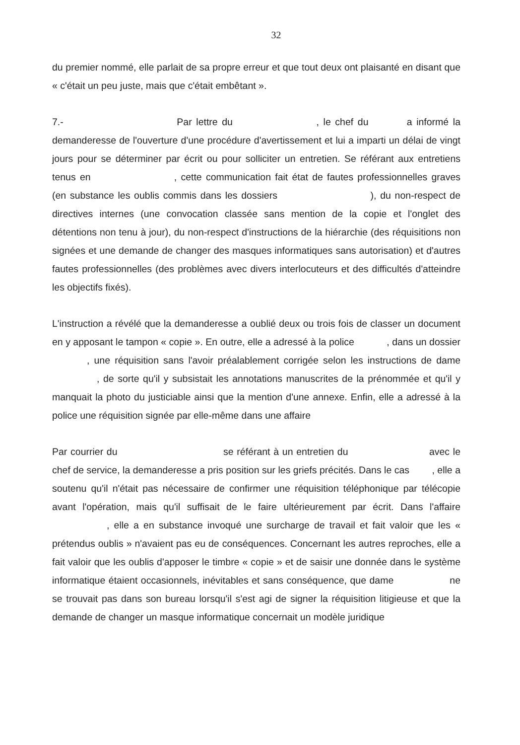32
du premier nommé, elle parlait de sa propre erreur et que tout deux ont plaisanté en disant que « c'était un peu juste, mais que c'était embêtant ».
7.- Par lettre du , le chef du a informé la demanderesse de l'ouverture d'une procédure d'avertissement et lui a imparti un délai de vingt jours pour se déterminer par écrit ou pour solliciter un entretien. Se référant aux entretiens tenus en , cette communication fait état de fautes professionnelles graves (en substance les oublis commis dans les dossiers ), du non-respect de directives internes (une convocation classée sans mention de la copie et l'onglet des détentions non tenu à jour), du non-respect d'instructions de la hiérarchie (des réquisitions non signées et une demande de changer des masques informatiques sans autorisation) et d'autres fautes professionnelles (des problèmes avec divers interlocuteurs et des difficultés d'atteindre les objectifs fixés).
L'instruction a révélé que la demanderesse a oublié deux ou trois fois de classer un document en y apposant le tampon « copie ». En outre, elle a adressé à la police , dans un dossier , une réquisition sans l'avoir préalablement corrigée selon les instructions de dame , de sorte qu'il y subsistait les annotations manuscrites de la prénommée et qu'il y manquait la photo du justiciable ainsi que la mention d'une annexe. Enfin, elle a adressé à la police une réquisition signée par elle-même dans une affaire
Par courrier du se référant à un entretien du avec le chef de service, la demanderesse a pris position sur les griefs précités. Dans le cas , elle a soutenu qu'il n'était pas nécessaire de confirmer une réquisition téléphonique par télécopie avant l'opération, mais qu'il suffisait de le faire ultérieurement par écrit. Dans l'affaire , elle a en substance invoqué une surcharge de travail et fait valoir que les « prétendus oublis » n'avaient pas eu de conséquences. Concernant les autres reproches, elle a fait valoir que les oublis d'apposer le timbre « copie » et de saisir une donnée dans le système informatique étaient occasionnels, inévitables et sans conséquence, que dame ne se trouvait pas dans son bureau lorsqu'il s'est agi de signer la réquisition litigieuse et que la demande de changer un masque informatique concernait un modèle juridique